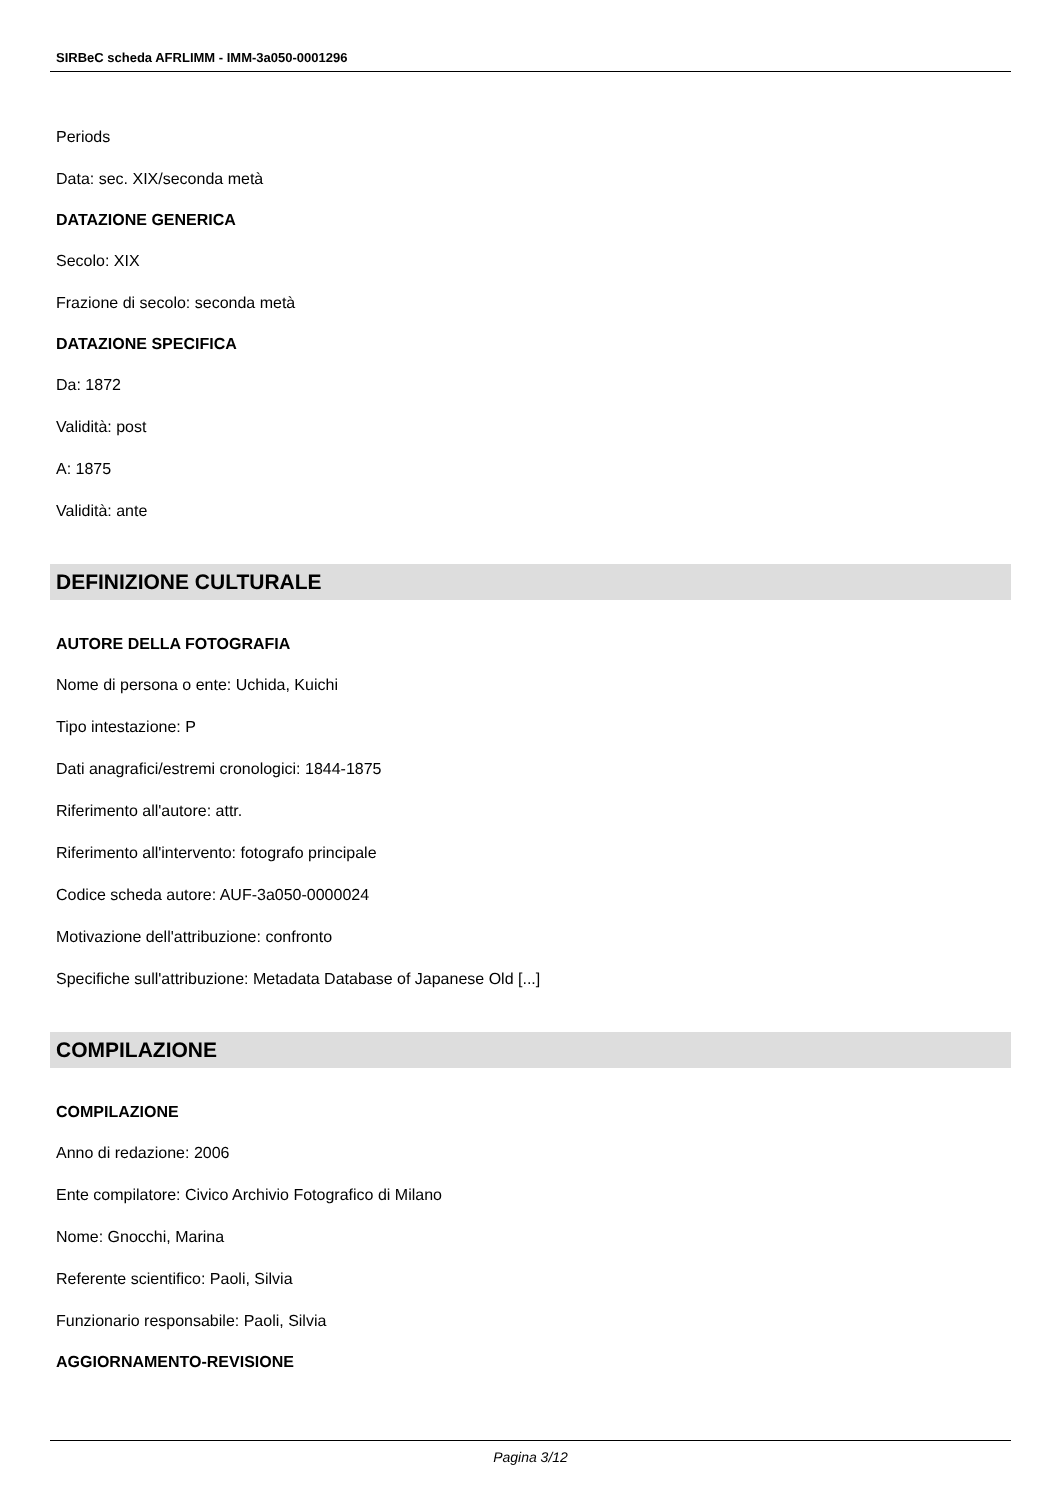SIRBeC scheda AFRLIMM - IMM-3a050-0001296
Periods
Data: sec. XIX/seconda metà
DATAZIONE GENERICA
Secolo: XIX
Frazione di secolo: seconda metà
DATAZIONE SPECIFICA
Da: 1872
Validità: post
A: 1875
Validità: ante
DEFINIZIONE CULTURALE
AUTORE DELLA FOTOGRAFIA
Nome di persona o ente: Uchida, Kuichi
Tipo intestazione: P
Dati anagrafici/estremi cronologici: 1844-1875
Riferimento all'autore: attr.
Riferimento all'intervento: fotografo principale
Codice scheda autore: AUF-3a050-0000024
Motivazione dell'attribuzione: confronto
Specifiche sull'attribuzione: Metadata Database of Japanese Old [...]
COMPILAZIONE
COMPILAZIONE
Anno di redazione: 2006
Ente compilatore: Civico Archivio Fotografico di Milano
Nome: Gnocchi, Marina
Referente scientifico: Paoli, Silvia
Funzionario responsabile: Paoli, Silvia
AGGIORNAMENTO-REVISIONE
Pagina 3/12